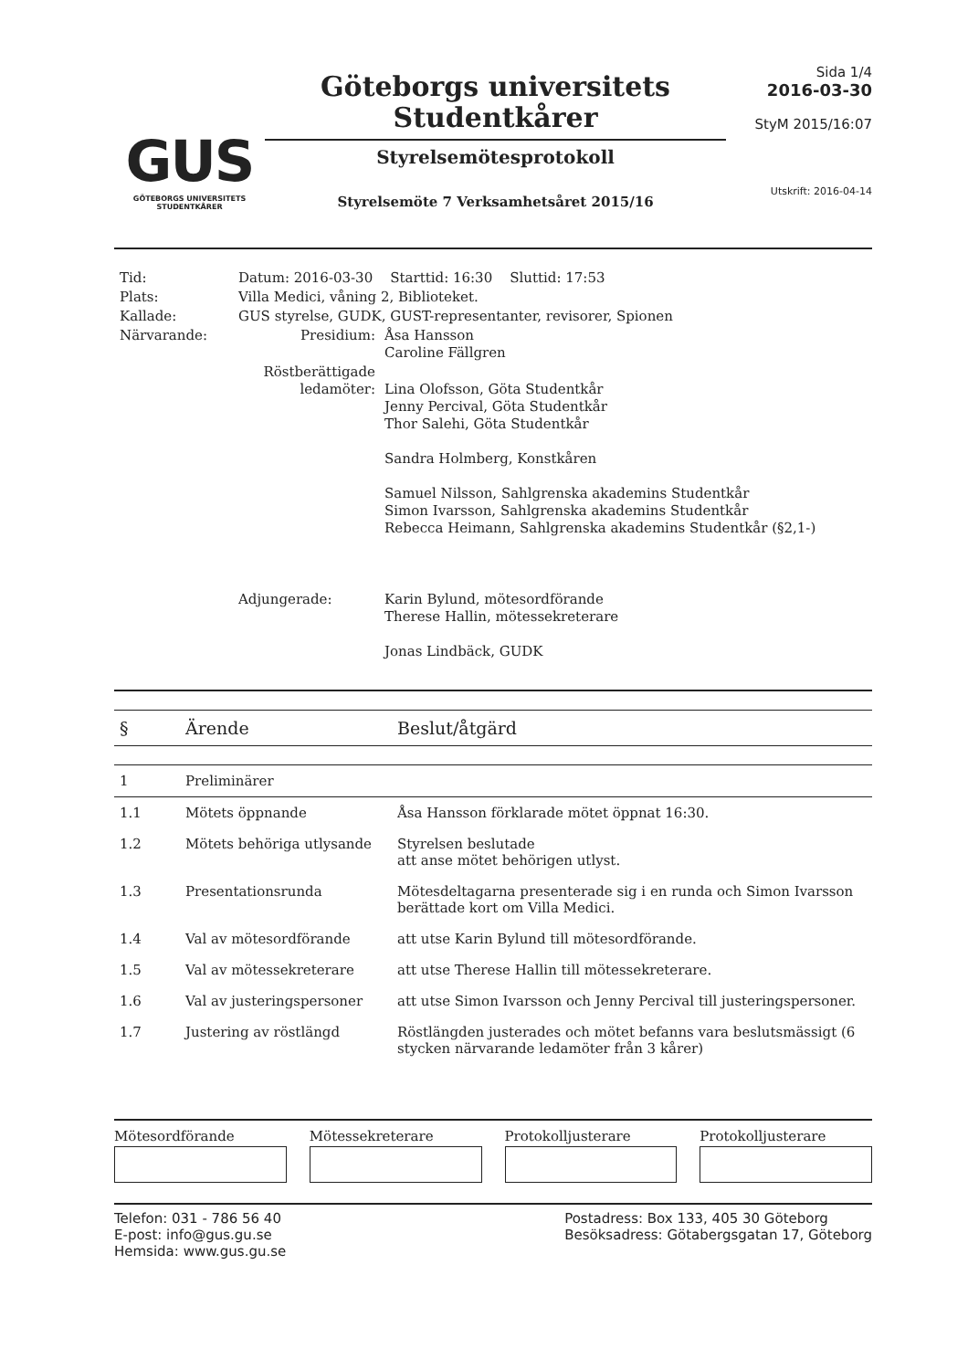GUS
GÖTEBORGS UNIVERSITETS
STUDENTKÅRER
Göteborgs universitets
Studentkårer
Styrelsemötesprotokoll
Styrelsemöte 7 Verksamhetsåret 2015/16
Sida 1/4
2016-03-30
StyM 2015/16:07
Utskrift: 2016-04-14
| Tid: | Datum: 2016-03-30 Starttid: 16:30 Sluttid: 17:53 | |
| Plats: | Villa Medici, våning 2, Biblioteket. | |
| Kallade: | GUS styrelse, GUDK, GUST-representanter, revisorer, Spionen | |
| Närvarande: | Presidium: | Åsa Hansson Caroline Fällgren |
| | Röstberättigade ledamöter: | Lina Olofsson, Göta Studentkår Jenny Percival, Göta Studentkår Thor Salehi, Göta Studentkår Sandra Holmberg, Konstkåren Samuel Nilsson, Sahlgrenska akademins Studentkår Simon Ivarsson, Sahlgrenska akademins Studentkår Rebecca Heimann, Sahlgrenska akademins Studentkår (§2,1-) |
| | Adjungerade: | Karin Bylund, mötesordförande Therese Hallin, mötessekreterare Jonas Lindbäck, GUDK |
| § | Ärende | Beslut/åtgärd |
| --- | --- | --- |
| 1 | Preliminärer | |
| 1.1 | Mötets öppnande | Åsa Hansson förklarade mötet öppnat 16:30. |
| 1.2 | Mötets behöriga utlysande | Styrelsen beslutade att anse mötet behörigen utlyst. |
| 1.3 | Presentationsrunda | Mötesdeltagarna presenterade sig i en runda och Simon Ivarsson berättade kort om Villa Medici. |
| 1.4 | Val av mötesordförande | att utse Karin Bylund till mötesordförande. |
| 1.5 | Val av mötessekreterare | att utse Therese Hallin till mötessekreterare. |
| 1.6 | Val av justeringspersoner | att utse Simon Ivarsson och Jenny Percival till justeringspersoner. |
| 1.7 | Justering av röstlängd | Röstlängden justerades och mötet befanns vara beslutsmässigt (6 stycken närvarande ledamöter från 3 kårer) |
Mötesordförande Mötessekreterare Protokolljusterare Protokolljusterare
Telefon: 031 - 786 56 40
E-post: info@gus.gu.se
Hemsida: www.gus.gu.se
Postadress: Box 133, 405 30 Göteborg
Besöksadress: Götabergsgatan 17, Göteborg